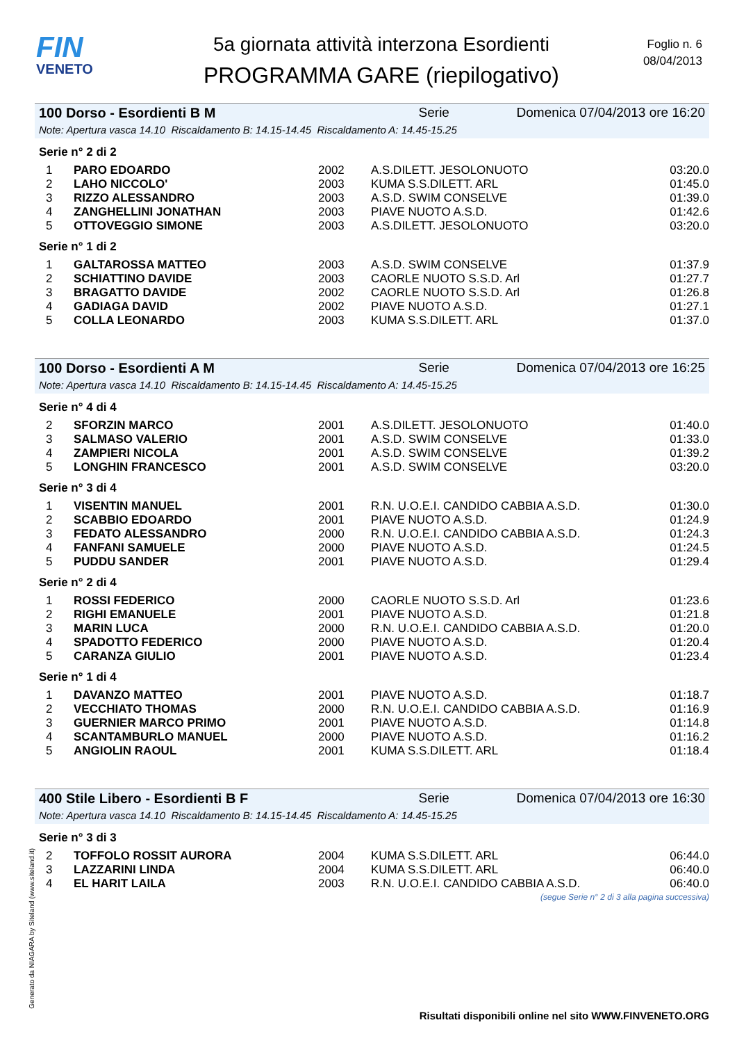FIN
VENETO
5a giornata attività interzona Esordienti
PROGRAMMA GARE (riepilogativo)
Foglio n. 6
08/04/2013
100 Dorso - Esordienti B M Serie Domenica 07/04/2013 ore 16:20
Note: Apertura vasca 14.10 Riscaldamento B: 14.15-14.45 Riscaldamento A: 14.45-15.25
Serie n° 2 di 2
| 1 | PARO EDOARDO | 2002 | A.S.DILETT. JESOLONUOTO | 03:20.0 |
| 2 | LAHO NICCOLO' | 2003 | KUMA S.S.DILETT. ARL | 01:45.0 |
| 3 | RIZZO ALESSANDRO | 2003 | A.S.D. SWIM CONSELVE | 01:39.0 |
| 4 | ZANGHELLINI JONATHAN | 2003 | PIAVE NUOTO A.S.D. | 01:42.6 |
| 5 | OTTOVEGGIO SIMONE | 2003 | A.S.DILETT. JESOLONUOTO | 03:20.0 |
Serie n° 1 di 2
| 1 | GALTAROSSA MATTEO | 2003 | A.S.D. SWIM CONSELVE | 01:37.9 |
| 2 | SCHIATTINO DAVIDE | 2003 | CAORLE NUOTO S.S.D. Arl | 01:27.7 |
| 3 | BRAGATTO DAVIDE | 2002 | CAORLE NUOTO S.S.D. Arl | 01:26.8 |
| 4 | GADIAGA DAVID | 2002 | PIAVE NUOTO A.S.D. | 01:27.1 |
| 5 | COLLA LEONARDO | 2003 | KUMA S.S.DILETT. ARL | 01:37.0 |
100 Dorso - Esordienti A M Serie Domenica 07/04/2013 ore 16:25
Note: Apertura vasca 14.10 Riscaldamento B: 14.15-14.45 Riscaldamento A: 14.45-15.25
Serie n° 4 di 4
| 2 | SFORZIN MARCO | 2001 | A.S.DILETT. JESOLONUOTO | 01:40.0 |
| 3 | SALMASO VALERIO | 2001 | A.S.D. SWIM CONSELVE | 01:33.0 |
| 4 | ZAMPIERI NICOLA | 2001 | A.S.D. SWIM CONSELVE | 01:39.2 |
| 5 | LONGHIN FRANCESCO | 2001 | A.S.D. SWIM CONSELVE | 03:20.0 |
Serie n° 3 di 4
| 1 | VISENTIN MANUEL | 2001 | R.N. U.O.E.I. CANDIDO CABBIA A.S.D. | 01:30.0 |
| 2 | SCABBIO EDOARDO | 2001 | PIAVE NUOTO A.S.D. | 01:24.9 |
| 3 | FEDATO ALESSANDRO | 2000 | R.N. U.O.E.I. CANDIDO CABBIA A.S.D. | 01:24.3 |
| 4 | FANFANI SAMUELE | 2000 | PIAVE NUOTO A.S.D. | 01:24.5 |
| 5 | PUDDU SANDER | 2001 | PIAVE NUOTO A.S.D. | 01:29.4 |
Serie n° 2 di 4
| 1 | ROSSI FEDERICO | 2000 | CAORLE NUOTO S.S.D. Arl | 01:23.6 |
| 2 | RIGHI EMANUELE | 2001 | PIAVE NUOTO A.S.D. | 01:21.8 |
| 3 | MARIN LUCA | 2000 | R.N. U.O.E.I. CANDIDO CABBIA A.S.D. | 01:20.0 |
| 4 | SPADOTTO FEDERICO | 2000 | PIAVE NUOTO A.S.D. | 01:20.4 |
| 5 | CARANZA GIULIO | 2001 | PIAVE NUOTO A.S.D. | 01:23.4 |
Serie n° 1 di 4
| 1 | DAVANZO MATTEO | 2001 | PIAVE NUOTO A.S.D. | 01:18.7 |
| 2 | VECCHIATO THOMAS | 2000 | R.N. U.O.E.I. CANDIDO CABBIA A.S.D. | 01:16.9 |
| 3 | GUERNIER MARCO PRIMO | 2001 | PIAVE NUOTO A.S.D. | 01:14.8 |
| 4 | SCANTAMBURLO MANUEL | 2000 | PIAVE NUOTO A.S.D. | 01:16.2 |
| 5 | ANGIOLIN RAOUL | 2001 | KUMA S.S.DILETT. ARL | 01:18.4 |
400 Stile Libero - Esordienti B F Serie Domenica 07/04/2013 ore 16:30
Note: Apertura vasca 14.10 Riscaldamento B: 14.15-14.45 Riscaldamento A: 14.45-15.25
Serie n° 3 di 3
| 2 | TOFFOLO ROSSIT AURORA | 2004 | KUMA S.S.DILETT. ARL | 06:44.0 |
| 3 | LAZZARINI LINDA | 2004 | KUMA S.S.DILETT. ARL | 06:40.0 |
| 4 | EL HARIT LAILA | 2003 | R.N. U.O.E.I. CANDIDO CABBIA A.S.D. | 06:40.0 |
(segue Serie n° 2 di 3 alla pagina successiva)
Generato da NIAGARA by Siteland (www.siteland.it)
Risultati disponibili online nel sito WWW.FINVENETO.ORG